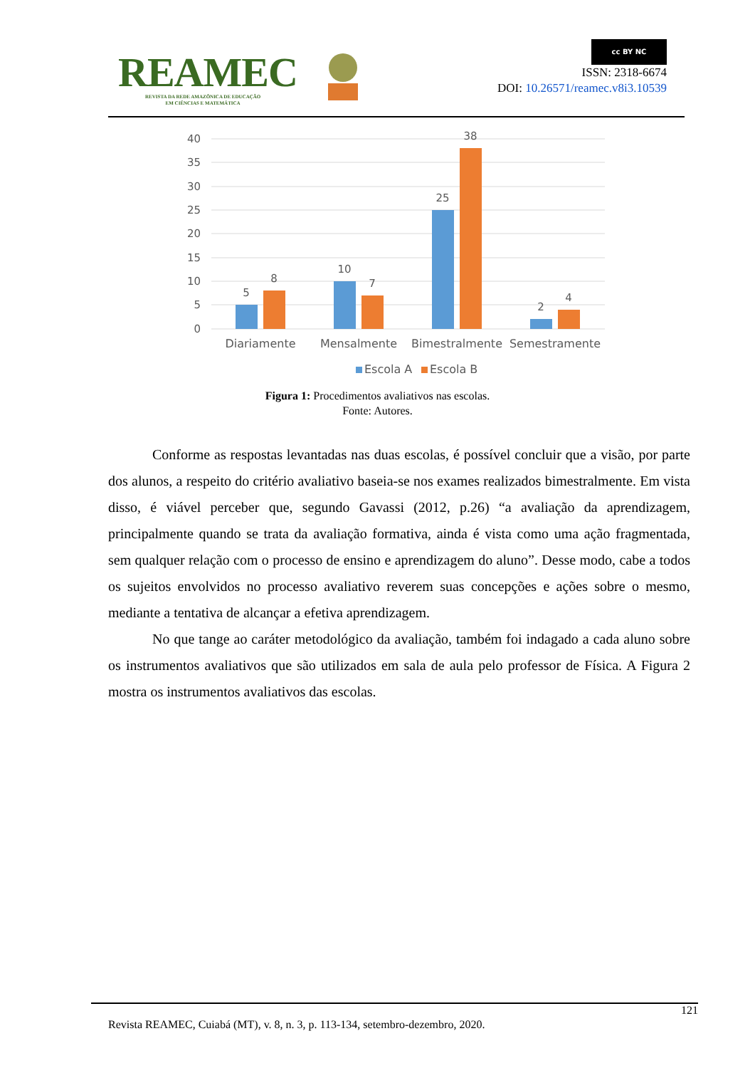REAMEC
REVISTA DA REDE AMAZÔNICA DE EDUCAÇÃO
EM CIÊNCIAS E MATEMÁTICA
cc BY NC
ISSN: 2318-6674
DOI: 10.26571/reamec.v8i3.10539
40
35
30
25
20
15
10
5
0
5
8
10
7
25
38
2
4
Diariamente
Mensalmente
Bimestralmente
Semestramente
Escola A
Escola B
Figura 1: Procedimentos avaliativos nas escolas.
Fonte: Autores.
Conforme as respostas levantadas nas duas escolas, é possível concluir que a visão, por parte dos alunos, a respeito do critério avaliativo baseia-se nos exames realizados bimestralmente. Em vista disso, é viável perceber que, segundo Gavassi (2012, p.26) “a avaliação da aprendizagem, principalmente quando se trata da avaliação formativa, ainda é vista como uma ação fragmentada, sem qualquer relação com o processo de ensino e aprendizagem do aluno”. Desse modo, cabe a todos os sujeitos envolvidos no processo avaliativo reverem suas concepções e ações sobre o mesmo, mediante a tentativa de alcançar a efetiva aprendizagem.
No que tange ao caráter metodológico da avaliação, também foi indagado a cada aluno sobre os instrumentos avaliativos que são utilizados em sala de aula pelo professor de Física. A Figura 2 mostra os instrumentos avaliativos das escolas.
121
Revista REAMEC, Cuiabá (MT), v. 8, n. 3, p. 113-134, setembro-dezembro, 2020.